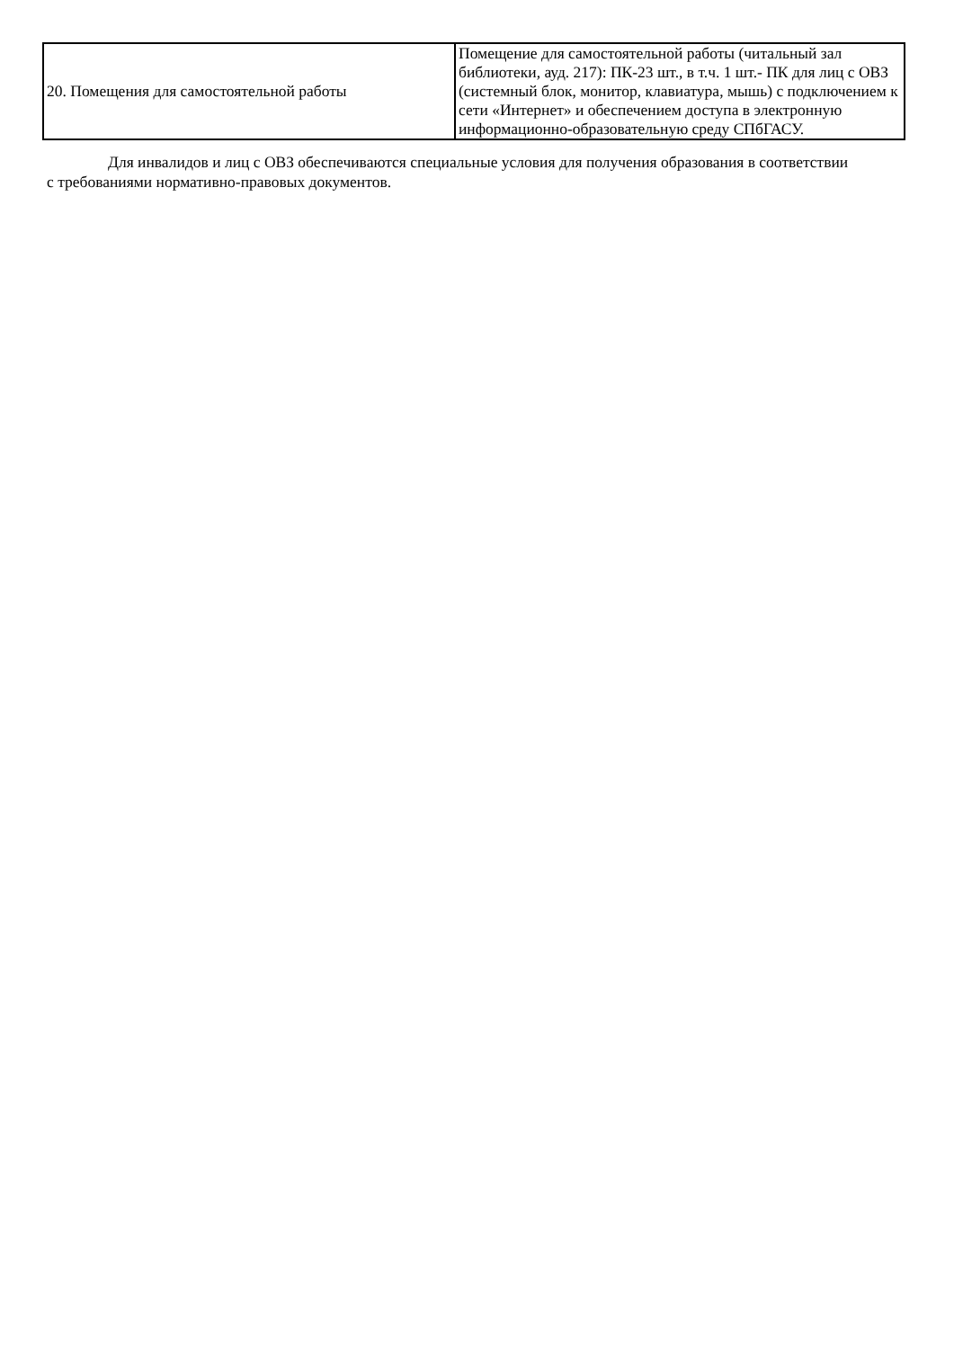| 20. Помещения для самостоятельной работы | Помещение для самостоятельной работы (читальный зал библиотеки, ауд. 217): ПК-23 шт., в т.ч. 1 шт.- ПК для лиц с ОВЗ (системный блок, монитор, клавиатура, мышь) с подключением к сети «Интернет» и обеспечением доступа в электронную информационно-образовательную среду СПбГАСУ. |
Для инвалидов и лиц с ОВЗ обеспечиваются специальные условия для получения образования в соответствии с требованиями нормативно-правовых документов.